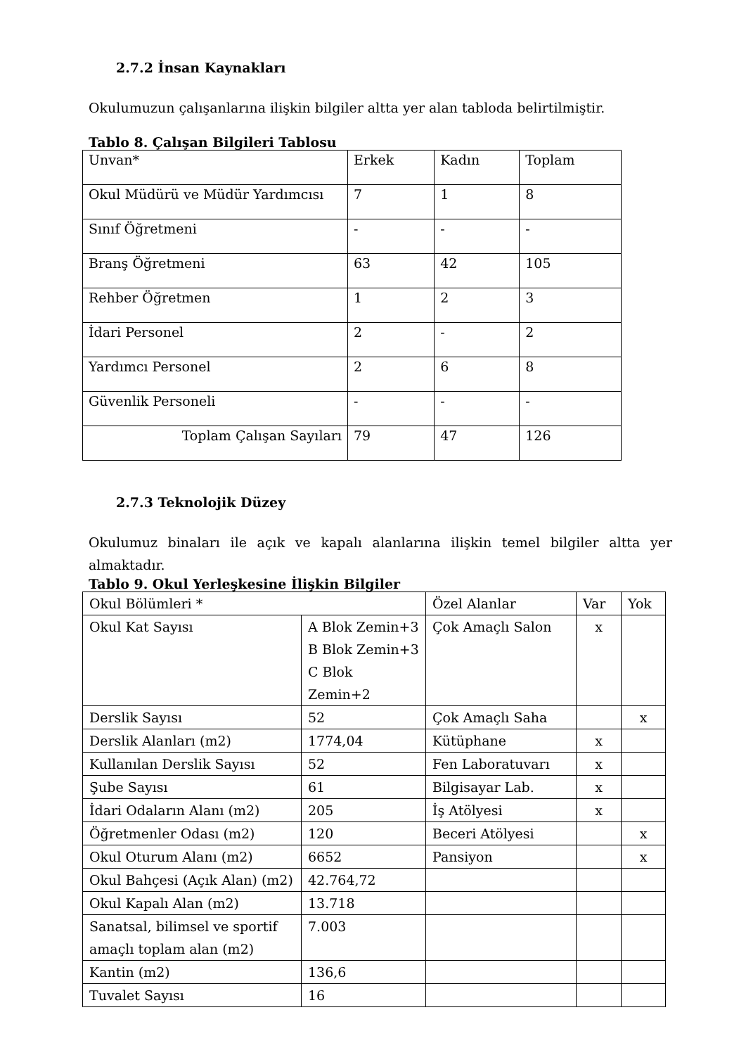2.7.2 İnsan Kaynakları
Okulumuzun çalışanlarına ilişkin bilgiler altta yer alan tabloda belirtilmiştir.
Tablo 8. Çalışan Bilgileri Tablosu
| Unvan* | Erkek | Kadın | Toplam |
| Okul Müdürü ve Müdür Yardımcısı | 7 | 1 | 8 |
| Sınıf Öğretmeni | - | - | - |
| Branş Öğretmeni | 63 | 42 | 105 |
| Rehber Öğretmen | 1 | 2 | 3 |
| İdari Personel | 2 | - | 2 |
| Yardımcı Personel | 2 | 6 | 8 |
| Güvenlik Personeli | - | - | - |
| Toplam Çalışan Sayıları | 79 | 47 | 126 |
2.7.3 Teknolojik Düzey
Okulumuz binaları ile açık ve kapalı alanlarına ilişkin temel bilgiler altta yer almaktadır.
Tablo 9. Okul Yerleşkesine İlişkin Bilgiler
| Okul Bölümleri * | | Özel Alanlar | Var | Yok |
| Okul Kat Sayısı | A Blok Zemin+3 B Blok Zemin+3 C Blok Zemin+2 | Çok Amaçlı Salon | x | |
| Derslik Sayısı | 52 | Çok Amaçlı Saha | | x |
| Derslik Alanları (m2) | 1774,04 | Kütüphane | x | |
| Kullanılan Derslik Sayısı | 52 | Fen Laboratuvarı | x | |
| Şube Sayısı | 61 | Bilgisayar Lab. | x | |
| İdari Odaların Alanı (m2) | 205 | İş Atölyesi | x | |
| Öğretmenler Odası (m2) | 120 | Beceri Atölyesi | | x |
| Okul Oturum Alanı (m2) | 6652 | Pansiyon | | x |
| Okul Bahçesi (Açık Alan) (m2) | 42.764,72 | | | |
| Okul Kapalı Alan (m2) | 13.718 | | | |
| Sanatsal, bilimsel ve sportif amaçlı toplam alan (m2) | 7.003 | | | |
| Kantin (m2) | 136,6 | | | |
| Tuvalet Sayısı | 16 | | | |